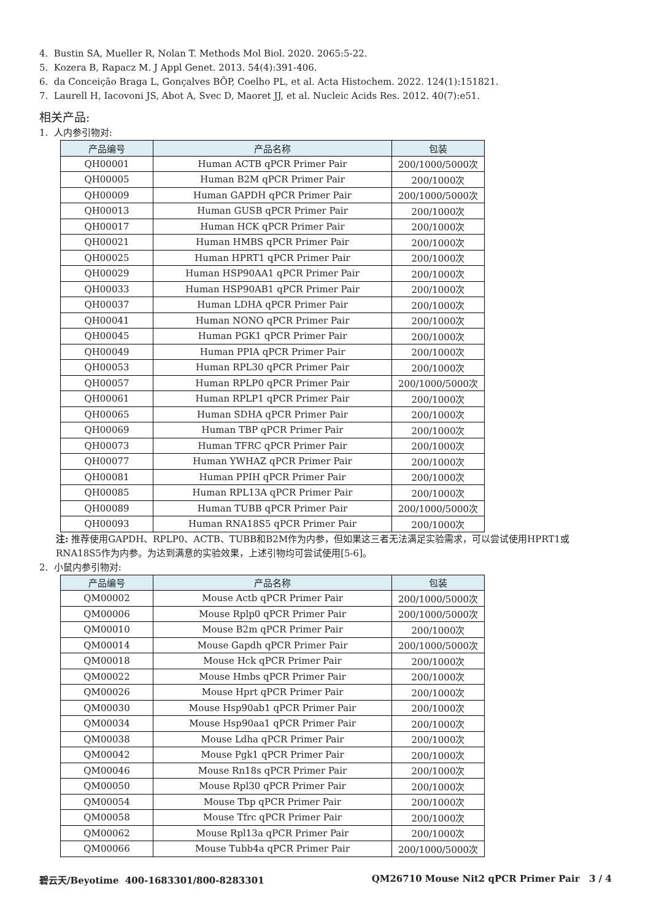4. Bustin SA, Mueller R, Nolan T. Methods Mol Biol. 2020. 2065:5-22.
5. Kozera B, Rapacz M. J Appl Genet. 2013. 54(4):391-406.
6. da Conceição Braga L, Gonçalves BÔP, Coelho PL, et al. Acta Histochem. 2022. 124(1):151821.
7. Laurell H, Iacovoni JS, Abot A, Svec D, Maoret JJ, et al. Nucleic Acids Res. 2012. 40(7):e51.
相关产品:
1. 人内参引物对:
| 产品编号 | 产品名称 | 包装 |
| --- | --- | --- |
| QH00001 | Human ACTB qPCR Primer Pair | 200/1000/5000次 |
| QH00005 | Human B2M qPCR Primer Pair | 200/1000次 |
| QH00009 | Human GAPDH qPCR Primer Pair | 200/1000/5000次 |
| QH00013 | Human GUSB qPCR Primer Pair | 200/1000次 |
| QH00017 | Human HCK qPCR Primer Pair | 200/1000次 |
| QH00021 | Human HMBS qPCR Primer Pair | 200/1000次 |
| QH00025 | Human HPRT1 qPCR Primer Pair | 200/1000次 |
| QH00029 | Human HSP90AA1 qPCR Primer Pair | 200/1000次 |
| QH00033 | Human HSP90AB1 qPCR Primer Pair | 200/1000次 |
| QH00037 | Human LDHA qPCR Primer Pair | 200/1000次 |
| QH00041 | Human NONO qPCR Primer Pair | 200/1000次 |
| QH00045 | Human PGK1 qPCR Primer Pair | 200/1000次 |
| QH00049 | Human PPIA qPCR Primer Pair | 200/1000次 |
| QH00053 | Human RPL30 qPCR Primer Pair | 200/1000次 |
| QH00057 | Human RPLP0 qPCR Primer Pair | 200/1000/5000次 |
| QH00061 | Human RPLP1 qPCR Primer Pair | 200/1000次 |
| QH00065 | Human SDHA qPCR Primer Pair | 200/1000次 |
| QH00069 | Human TBP qPCR Primer Pair | 200/1000次 |
| QH00073 | Human TFRC qPCR Primer Pair | 200/1000次 |
| QH00077 | Human YWHAZ qPCR Primer Pair | 200/1000次 |
| QH00081 | Human PPIH qPCR Primer Pair | 200/1000次 |
| QH00085 | Human RPL13A qPCR Primer Pair | 200/1000次 |
| QH00089 | Human TUBB qPCR Primer Pair | 200/1000/5000次 |
| QH00093 | Human RNA18S5 qPCR Primer Pair | 200/1000次 |
注: 推荐使用GAPDH、RPLP0、ACTB、TUBB和B2M作为内参，但如果这三者无法满足实验需求，可以尝试使用HPRT1或RNA18S5作为内参。为达到满意的实验效果，上述引物均可尝试使用[5-6]。
2. 小鼠内参引物对:
| 产品编号 | 产品名称 | 包装 |
| --- | --- | --- |
| QM00002 | Mouse Actb qPCR Primer Pair | 200/1000/5000次 |
| QM00006 | Mouse Rplp0 qPCR Primer Pair | 200/1000/5000次 |
| QM00010 | Mouse B2m qPCR Primer Pair | 200/1000次 |
| QM00014 | Mouse Gapdh qPCR Primer Pair | 200/1000/5000次 |
| QM00018 | Mouse Hck qPCR Primer Pair | 200/1000次 |
| QM00022 | Mouse Hmbs qPCR Primer Pair | 200/1000次 |
| QM00026 | Mouse Hprt qPCR Primer Pair | 200/1000次 |
| QM00030 | Mouse Hsp90ab1 qPCR Primer Pair | 200/1000次 |
| QM00034 | Mouse Hsp90aa1 qPCR Primer Pair | 200/1000次 |
| QM00038 | Mouse Ldha qPCR Primer Pair | 200/1000次 |
| QM00042 | Mouse Pgk1 qPCR Primer Pair | 200/1000次 |
| QM00046 | Mouse Rn18s qPCR Primer Pair | 200/1000次 |
| QM00050 | Mouse Rpl30 qPCR Primer Pair | 200/1000次 |
| QM00054 | Mouse Tbp qPCR Primer Pair | 200/1000次 |
| QM00058 | Mouse Tfrc qPCR Primer Pair | 200/1000次 |
| QM00062 | Mouse Rpl13a qPCR Primer Pair | 200/1000次 |
| QM00066 | Mouse Tubb4a qPCR Primer Pair | 200/1000/5000次 |
碧云天/Beyotime 400-1683301/800-8283301 QM26710 Mouse Nit2 qPCR Primer Pair 3 / 4